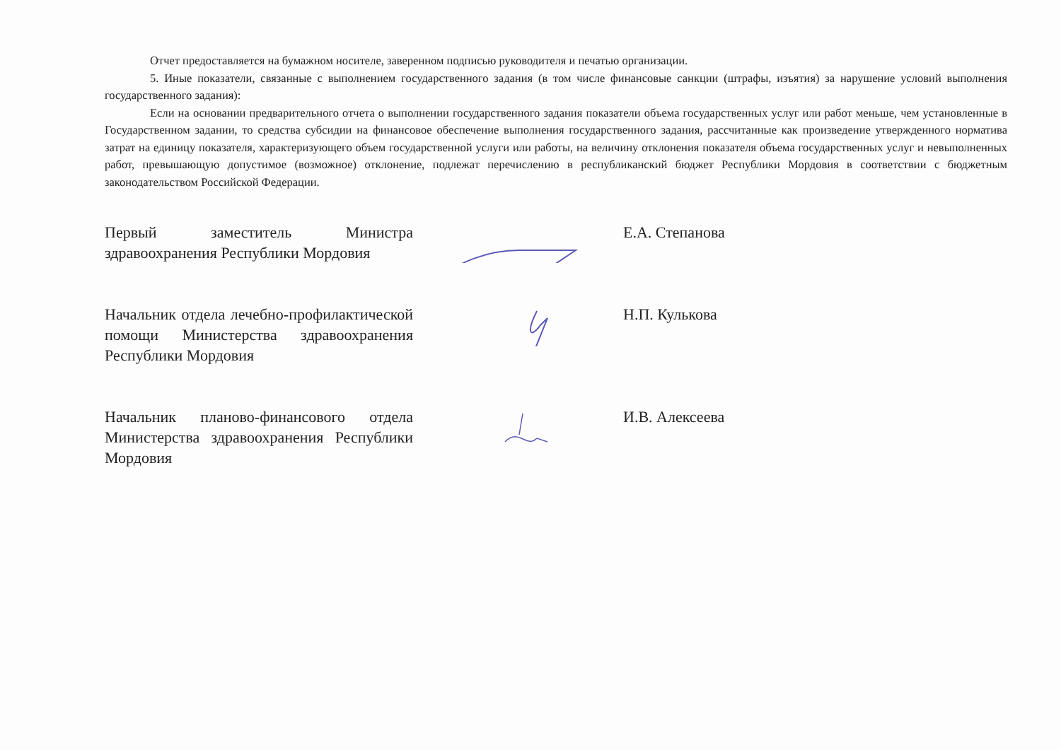Отчет предоставляется на бумажном носителе, заверенном подписью руководителя и печатью организации.
5. Иные показатели, связанные с выполнением государственного задания (в том числе финансовые санкции (штрафы, изъятия) за нарушение условий выполнения государственного задания):
Если на основании предварительного отчета о выполнении государственного задания показатели объема государственных услуг или работ меньше, чем установленные в Государственном задании, то средства субсидии на финансовое обеспечение выполнения государственного задания, рассчитанные как произведение утвержденного норматива затрат на единицу показателя, характеризующего объем государственной услуги или работы, на величину отклонения показателя объема государственных услуг и невыполненных работ, превышающую допустимое (возможное) отклонение, подлежат перечислению в республиканский бюджет Республики Мордовия в соответствии с бюджетным законодательством Российской Федерации.
Первый заместитель Министра здравоохранения Республики Мордовия
Е.А. Степанова
Начальник отдела лечебно-профилактической помощи Министерства здравоохранения Республики Мордовия
Н.П. Кулькова
Начальник планово-финансового отдела Министерства здравоохранения Республики Мордовия
И.В. Алексеева